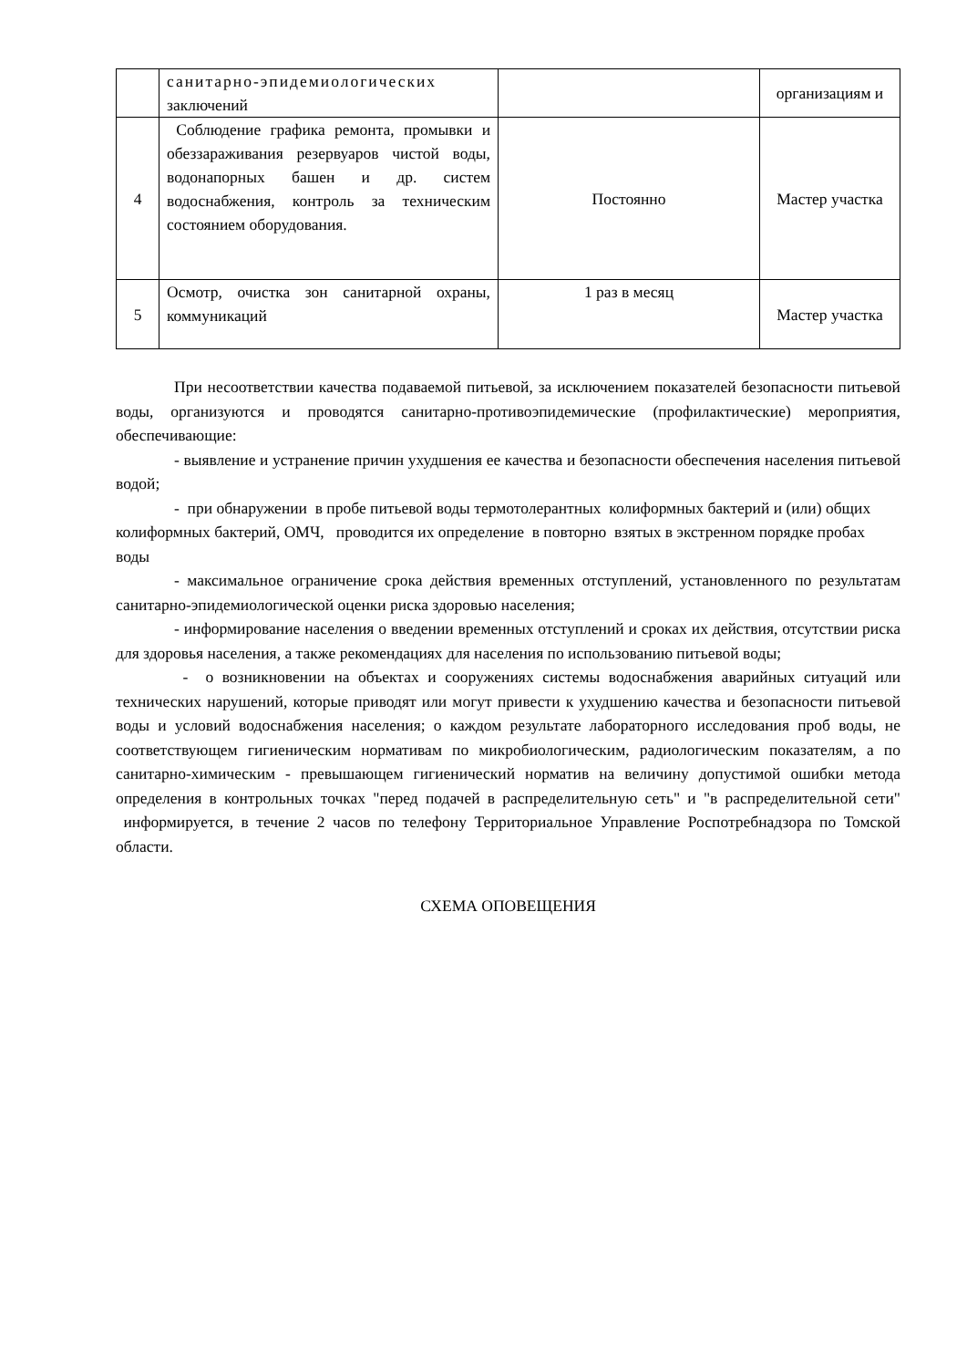| | санитарно-эпидемиологических заключений | | организациям и |
| 4 | Соблюдение графика ремонта, промывки и обеззараживания резервуаров чистой воды, водонапорных башен и др. систем водоснабжения, контроль за техническим состоянием оборудования. | Постоянно | Мастер участка |
| 5 | Осмотр, очистка зон санитарной охраны, коммуникаций | 1 раз в месяц | Мастер участка |
При несоответствии качества подаваемой питьевой, за исключением показателей безопасности питьевой воды, организуются и проводятся санитарно-противоэпидемические (профилактические) мероприятия, обеспечивающие:
- выявление и устранение причин ухудшения ее качества и безопасности обеспечения населения питьевой водой;
- при обнаружении в пробе питьевой воды термотолерантных колиформных бактерий и (или) общих колиформных бактерий, ОМЧ, проводится их определение в повторно взятых в экстренном порядке пробах воды
- максимальное ограничение срока действия временных отступлений, установленного по результатам санитарно-эпидемиологической оценки риска здоровью населения;
- информирование населения о введении временных отступлений и сроках их действия, отсутствии риска для здоровья населения, а также рекомендациях для населения по использованию питьевой воды;
- о возникновении на объектах и сооружениях системы водоснабжения аварийных ситуаций или технических нарушений, которые приводят или могут привести к ухудшению качества и безопасности питьевой воды и условий водоснабжения населения; о каждом результате лабораторного исследования проб воды, не соответствующем гигиеническим нормативам по микробиологическим, радиологическим показателям, а по санитарно-химическим - превышающем гигиенический норматив на величину допустимой ошибки метода определения в контрольных точках "перед подачей в распределительную сеть" и "в распределительной сети" информируется, в течение 2 часов по телефону Территориальное Управление Роспотребнадзора по Томской области.
СХЕМА ОПОВЕЩЕНИЯ